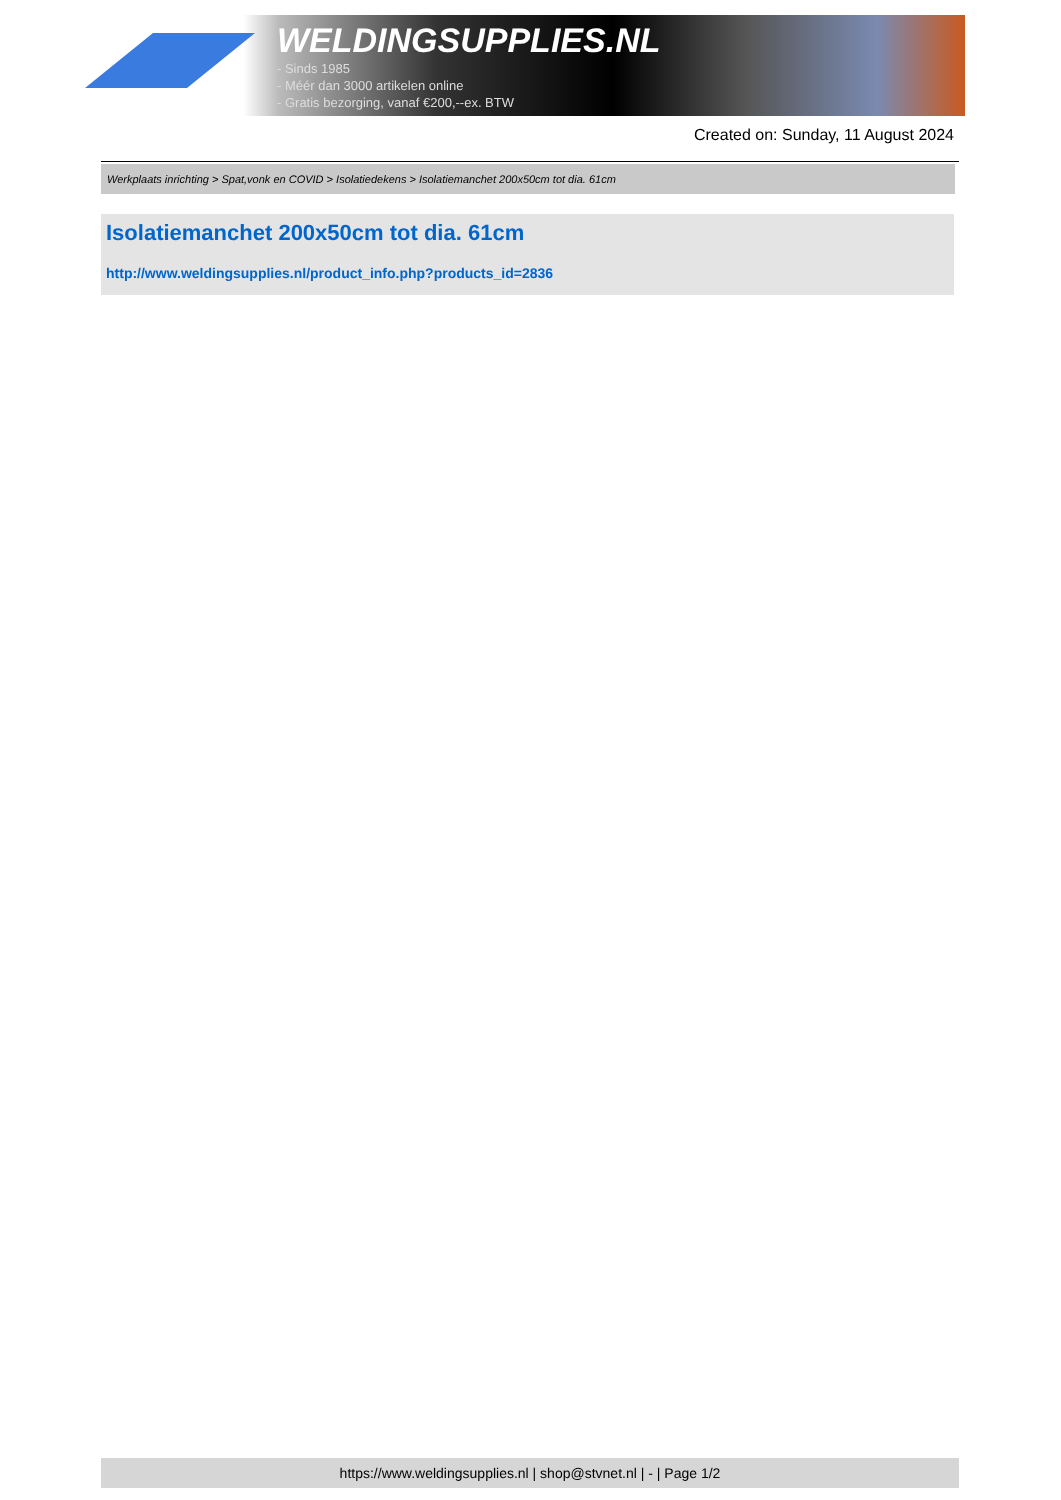WELDINGSUPPLIES.NL
- Sinds 1985
- Méér dan 3000 artikelen online
- Gratis bezorging, vanaf €200,--ex. BTW
Created on: Sunday, 11 August 2024
Werkplaats inrichting > Spat,vonk en COVID > Isolatiedekens > Isolatiemanchet 200x50cm tot dia. 61cm
Isolatiemanchet 200x50cm tot dia. 61cm
http://www.weldingsupplies.nl/product_info.php?products_id=2836
https://www.weldingsupplies.nl | shop@stvnet.nl | - | Page 1/2